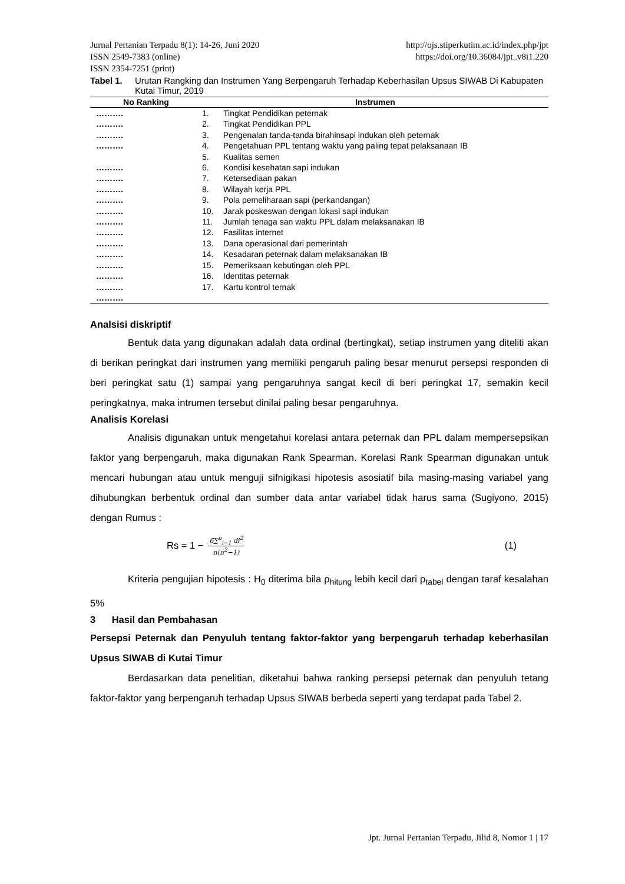Jurnal Pertanian Terpadu 8(1): 14-26, Juni 2020 http://ojs.stiperkutim.ac.id/index.php/jpt
ISSN 2549-7383 (online) https://doi.org/10.36084/jpt..v8i1.220
ISSN 2354-7251 (print)
Tabel 1. Urutan Rangking dan Instrumen Yang Berpengaruh Terhadap Keberhasilan Upsus SIWAB Di Kabupaten Kutai Timur, 2019
| No Ranking | Instrumen | |
| --- | --- | --- |
| ………. | 1. | Tingkat Pendidikan peternak |
| ………. | 2. | Tingkat Pendidikan PPL |
| ………. | 3. | Pengenalan tanda-tanda birahinsapi indukan oleh peternak |
| ………. | 4. | Pengetahuan PPL tentang waktu yang paling tepat pelaksanaan IB |
| | 5. | Kualitas semen |
| ………. | 6. | Kondisi kesehatan sapi indukan |
| ………. | 7. | Ketersediaan pakan |
| ………. | 8. | Wilayah kerja PPL |
| ………. | 9. | Pola pemeliharaan sapi (perkandangan) |
| ………. | 10. | Jarak poskeswan dengan lokasi sapi indukan |
| ………. | 11. | Jumlah tenaga san waktu PPL dalam melaksanakan IB |
| ………. | 12. | Fasilitas internet |
| ………. | 13. | Dana operasional dari pemerintah |
| ………. | 14. | Kesadaran peternak dalam melaksanakan IB |
| ………. | 15. | Pemeriksaan kebutingan oleh PPL |
| ………. | 16. | Identitas peternak |
| ………. | 17. | Kartu kontrol ternak |
| ………. | | |
Analsisi diskriptif
Bentuk data yang digunakan adalah data ordinal (bertingkat), setiap instrumen yang diteliti akan di berikan peringkat dari instrumen yang memiliki pengaruh paling besar menurut persepsi responden di beri peringkat satu (1) sampai yang pengaruhnya sangat kecil di beri peringkat 17, semakin kecil peringkatnya, maka intrumen tersebut dinilai paling besar pengaruhnya.
Analisis Korelasi
Analisis digunakan untuk mengetahui korelasi antara peternak dan PPL dalam mempersepsikan faktor yang berpengaruh, maka digunakan Rank Spearman. Korelasi Rank Spearman digunakan untuk mencari hubungan atau untuk menguji sifnigikasi hipotesis asosiatif bila masing-masing variabel yang dihubungkan berbentuk ordinal dan sumber data antar variabel tidak harus sama (Sugiyono, 2015) dengan Rumus :
Rs = 1 − 6∑<sup>n</sup><sub>i−1</sub> di<sup>2</sup> n(n<sup>2</sup>−1) (1)
Kriteria pengujian hipotesis : H<sub>0</sub> diterima bila ρ<sub>hitung</sub> lebih kecil dari ρ<sub>tabel</sub> dengan taraf kesalahan 5%
3 Hasil dan Pembahasan
Persepsi Peternak dan Penyuluh tentang faktor-faktor yang berpengaruh terhadap keberhasilan Upsus SIWAB di Kutai Timur
Berdasarkan data penelitian, diketahui bahwa ranking persepsi peternak dan penyuluh tetang faktor-faktor yang berpengaruh terhadap Upsus SIWAB berbeda seperti yang terdapat pada Tabel 2.
Jpt. Jurnal Pertanian Terpadu, Jilid 8, Nomor 1 | 17